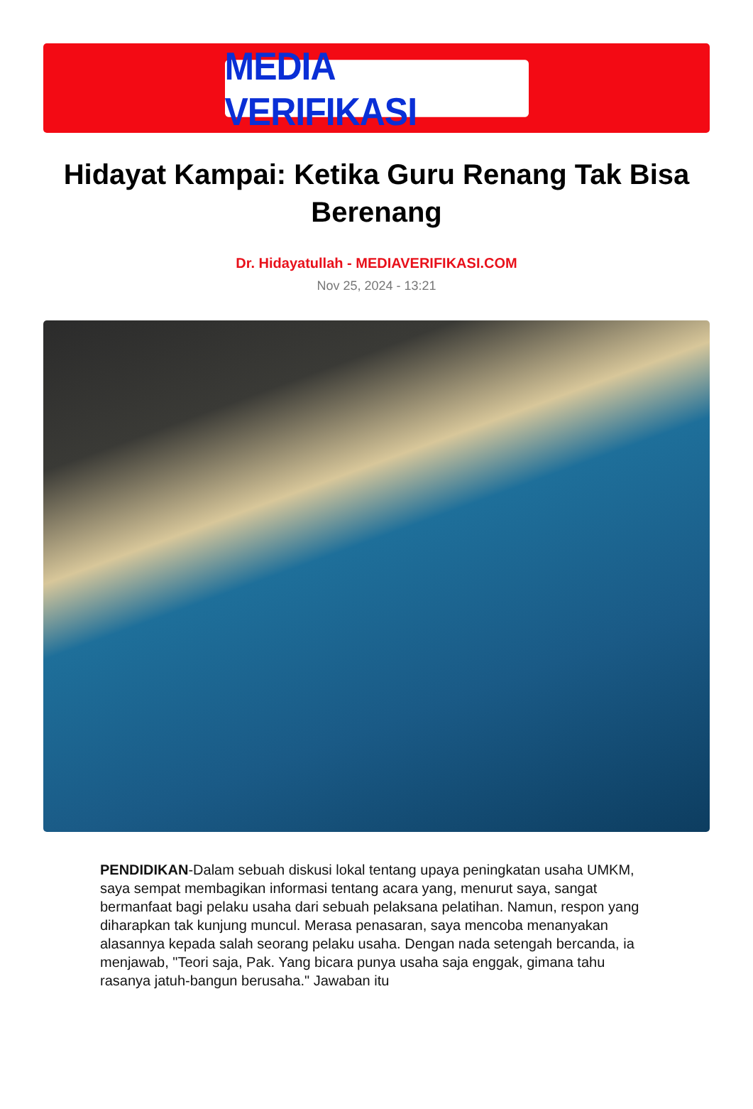MEDIA VERIFIKASI
Hidayat Kampai: Ketika Guru Renang Tak Bisa Berenang
Dr. Hidayatullah - MEDIAVERIFIKASI.COM
Nov 25, 2024 - 13:21
PENDIDIKAN-Dalam sebuah diskusi lokal tentang upaya peningkatan usaha UMKM, saya sempat membagikan informasi tentang acara yang, menurut saya, sangat bermanfaat bagi pelaku usaha dari sebuah pelaksana pelatihan. Namun, respon yang diharapkan tak kunjung muncul. Merasa penasaran, saya mencoba menanyakan alasannya kepada salah seorang pelaku usaha. Dengan nada setengah bercanda, ia menjawab, "Teori saja, Pak. Yang bicara punya usaha saja enggak, gimana tahu rasanya jatuh-bangun berusaha." Jawaban itu